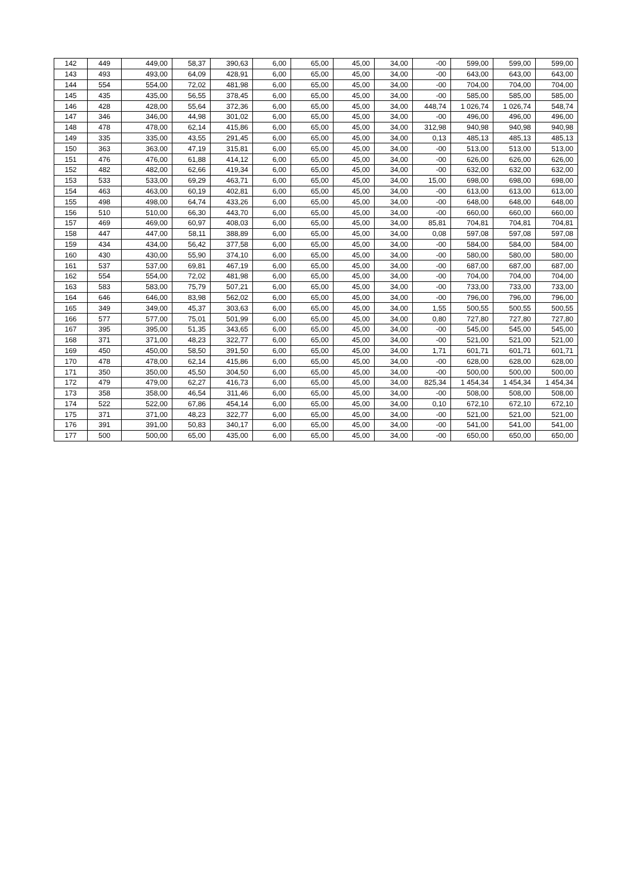| 142 | 449 | 449,00 | 58,37 | 390,63 | 6,00 | 65,00 | 45,00 | 34,00 | -00 | 599,00 | 599,00 | 599,00 |
| 143 | 493 | 493,00 | 64,09 | 428,91 | 6,00 | 65,00 | 45,00 | 34,00 | -00 | 643,00 | 643,00 | 643,00 |
| 144 | 554 | 554,00 | 72,02 | 481,98 | 6,00 | 65,00 | 45,00 | 34,00 | -00 | 704,00 | 704,00 | 704,00 |
| 145 | 435 | 435,00 | 56,55 | 378,45 | 6,00 | 65,00 | 45,00 | 34,00 | -00 | 585,00 | 585,00 | 585,00 |
| 146 | 428 | 428,00 | 55,64 | 372,36 | 6,00 | 65,00 | 45,00 | 34,00 | 448,74 | 1 026,74 | 1 026,74 | 548,74 |
| 147 | 346 | 346,00 | 44,98 | 301,02 | 6,00 | 65,00 | 45,00 | 34,00 | -00 | 496,00 | 496,00 | 496,00 |
| 148 | 478 | 478,00 | 62,14 | 415,86 | 6,00 | 65,00 | 45,00 | 34,00 | 312,98 | 940,98 | 940,98 | 940,98 |
| 149 | 335 | 335,00 | 43,55 | 291,45 | 6,00 | 65,00 | 45,00 | 34,00 | 0,13 | 485,13 | 485,13 | 485,13 |
| 150 | 363 | 363,00 | 47,19 | 315,81 | 6,00 | 65,00 | 45,00 | 34,00 | -00 | 513,00 | 513,00 | 513,00 |
| 151 | 476 | 476,00 | 61,88 | 414,12 | 6,00 | 65,00 | 45,00 | 34,00 | -00 | 626,00 | 626,00 | 626,00 |
| 152 | 482 | 482,00 | 62,66 | 419,34 | 6,00 | 65,00 | 45,00 | 34,00 | -00 | 632,00 | 632,00 | 632,00 |
| 153 | 533 | 533,00 | 69,29 | 463,71 | 6,00 | 65,00 | 45,00 | 34,00 | 15,00 | 698,00 | 698,00 | 698,00 |
| 154 | 463 | 463,00 | 60,19 | 402,81 | 6,00 | 65,00 | 45,00 | 34,00 | -00 | 613,00 | 613,00 | 613,00 |
| 155 | 498 | 498,00 | 64,74 | 433,26 | 6,00 | 65,00 | 45,00 | 34,00 | -00 | 648,00 | 648,00 | 648,00 |
| 156 | 510 | 510,00 | 66,30 | 443,70 | 6,00 | 65,00 | 45,00 | 34,00 | -00 | 660,00 | 660,00 | 660,00 |
| 157 | 469 | 469,00 | 60,97 | 408,03 | 6,00 | 65,00 | 45,00 | 34,00 | 85,81 | 704,81 | 704,81 | 704,81 |
| 158 | 447 | 447,00 | 58,11 | 388,89 | 6,00 | 65,00 | 45,00 | 34,00 | 0,08 | 597,08 | 597,08 | 597,08 |
| 159 | 434 | 434,00 | 56,42 | 377,58 | 6,00 | 65,00 | 45,00 | 34,00 | -00 | 584,00 | 584,00 | 584,00 |
| 160 | 430 | 430,00 | 55,90 | 374,10 | 6,00 | 65,00 | 45,00 | 34,00 | -00 | 580,00 | 580,00 | 580,00 |
| 161 | 537 | 537,00 | 69,81 | 467,19 | 6,00 | 65,00 | 45,00 | 34,00 | -00 | 687,00 | 687,00 | 687,00 |
| 162 | 554 | 554,00 | 72,02 | 481,98 | 6,00 | 65,00 | 45,00 | 34,00 | -00 | 704,00 | 704,00 | 704,00 |
| 163 | 583 | 583,00 | 75,79 | 507,21 | 6,00 | 65,00 | 45,00 | 34,00 | -00 | 733,00 | 733,00 | 733,00 |
| 164 | 646 | 646,00 | 83,98 | 562,02 | 6,00 | 65,00 | 45,00 | 34,00 | -00 | 796,00 | 796,00 | 796,00 |
| 165 | 349 | 349,00 | 45,37 | 303,63 | 6,00 | 65,00 | 45,00 | 34,00 | 1,55 | 500,55 | 500,55 | 500,55 |
| 166 | 577 | 577,00 | 75,01 | 501,99 | 6,00 | 65,00 | 45,00 | 34,00 | 0,80 | 727,80 | 727,80 | 727,80 |
| 167 | 395 | 395,00 | 51,35 | 343,65 | 6,00 | 65,00 | 45,00 | 34,00 | -00 | 545,00 | 545,00 | 545,00 |
| 168 | 371 | 371,00 | 48,23 | 322,77 | 6,00 | 65,00 | 45,00 | 34,00 | -00 | 521,00 | 521,00 | 521,00 |
| 169 | 450 | 450,00 | 58,50 | 391,50 | 6,00 | 65,00 | 45,00 | 34,00 | 1,71 | 601,71 | 601,71 | 601,71 |
| 170 | 478 | 478,00 | 62,14 | 415,86 | 6,00 | 65,00 | 45,00 | 34,00 | -00 | 628,00 | 628,00 | 628,00 |
| 171 | 350 | 350,00 | 45,50 | 304,50 | 6,00 | 65,00 | 45,00 | 34,00 | -00 | 500,00 | 500,00 | 500,00 |
| 172 | 479 | 479,00 | 62,27 | 416,73 | 6,00 | 65,00 | 45,00 | 34,00 | 825,34 | 1 454,34 | 1 454,34 | 1 454,34 |
| 173 | 358 | 358,00 | 46,54 | 311,46 | 6,00 | 65,00 | 45,00 | 34,00 | -00 | 508,00 | 508,00 | 508,00 |
| 174 | 522 | 522,00 | 67,86 | 454,14 | 6,00 | 65,00 | 45,00 | 34,00 | 0,10 | 672,10 | 672,10 | 672,10 |
| 175 | 371 | 371,00 | 48,23 | 322,77 | 6,00 | 65,00 | 45,00 | 34,00 | -00 | 521,00 | 521,00 | 521,00 |
| 176 | 391 | 391,00 | 50,83 | 340,17 | 6,00 | 65,00 | 45,00 | 34,00 | -00 | 541,00 | 541,00 | 541,00 |
| 177 | 500 | 500,00 | 65,00 | 435,00 | 6,00 | 65,00 | 45,00 | 34,00 | -00 | 650,00 | 650,00 | 650,00 |